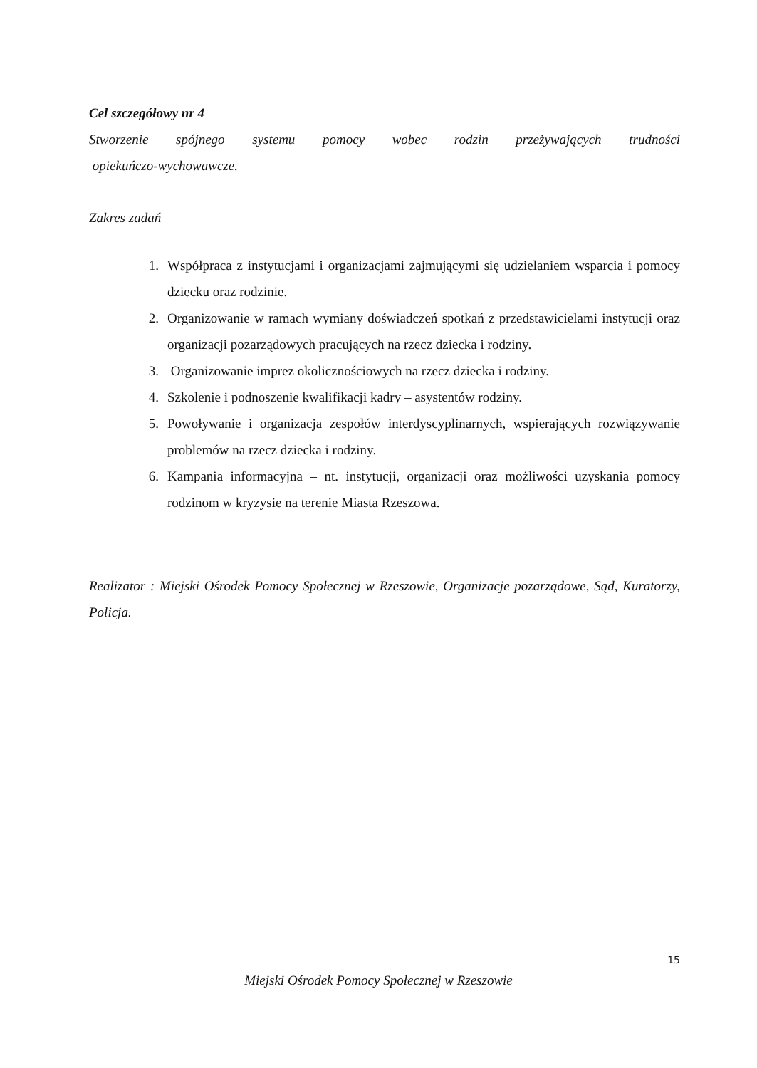Cel szczegółowy nr 4
Stworzenie spójnego systemu pomocy wobec rodzin przeżywających trudności
opiekuńczo-wychowawcze.
Zakres zadań
1. Współpraca z instytucjami i organizacjami zajmującymi się udzielaniem wsparcia i pomocy dziecku oraz rodzinie.
2. Organizowanie w ramach wymiany doświadczeń spotkań z przedstawicielami instytucji oraz organizacji pozarządowych pracujących na rzecz dziecka i rodziny.
3. Organizowanie imprez okolicznościowych na rzecz dziecka i rodziny.
4. Szkolenie i podnoszenie kwalifikacji kadry – asystentów rodziny.
5. Powoływanie i organizacja zespołów interdyscyplinarnych, wspierających rozwiązywanie problemów na rzecz dziecka i rodziny.
6. Kampania informacyjna – nt. instytucji, organizacji oraz możliwości uzyskania pomocy rodzinom w kryzysie na terenie Miasta Rzeszowa.
Realizator : Miejski Ośrodek Pomocy Społecznej w Rzeszowie, Organizacje pozarządowe, Sąd, Kuratorzy, Policja.
15
Miejski Ośrodek Pomocy Społecznej w Rzeszowie